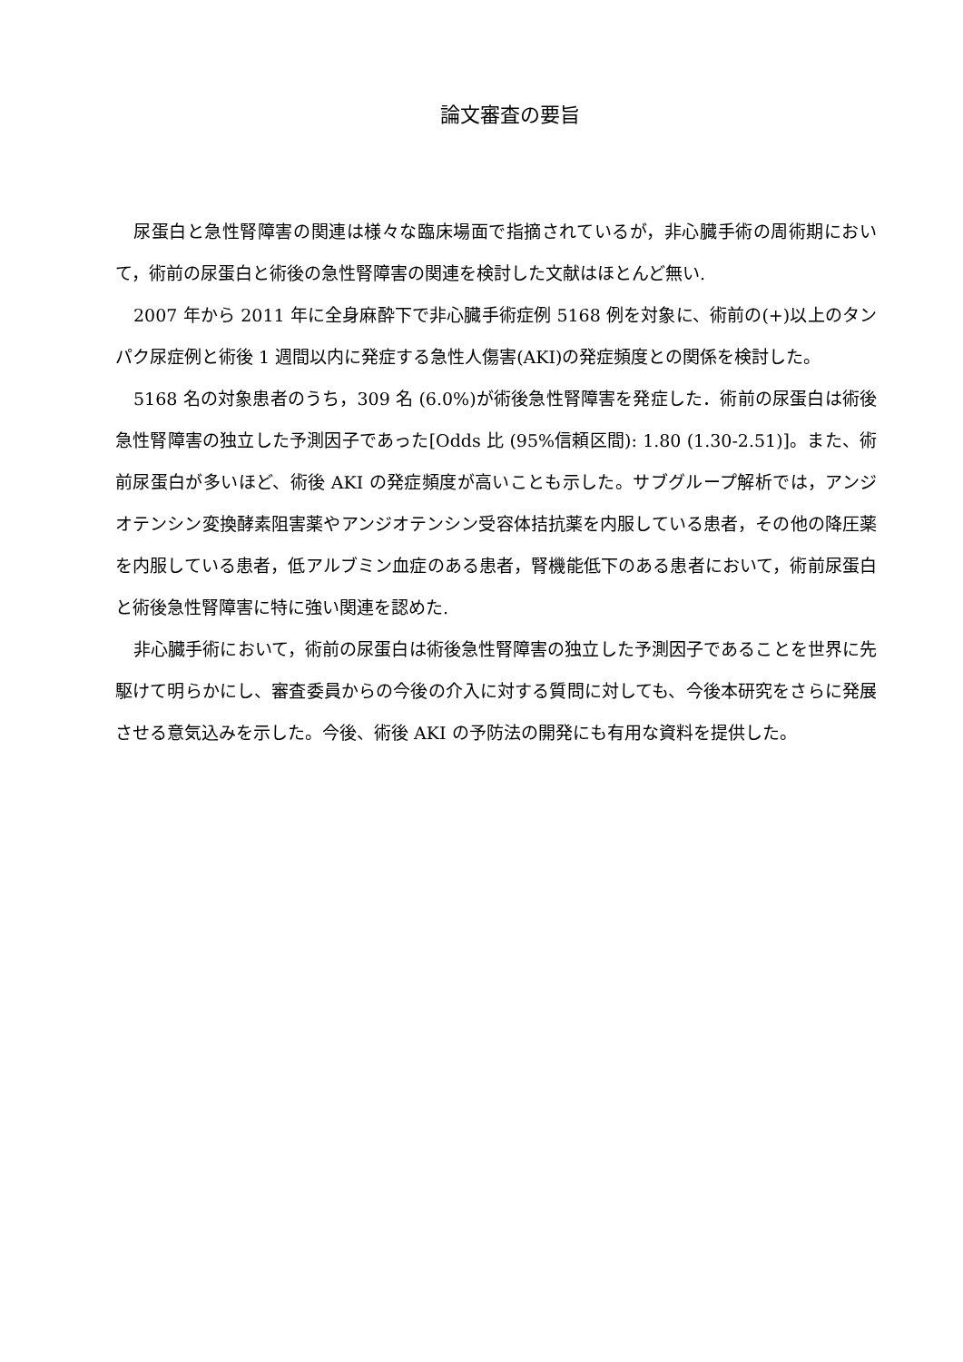論文審査の要旨
尿蛋白と急性腎障害の関連は様々な臨床場面で指摘されているが，非心臓手術の周術期において，術前の尿蛋白と術後の急性腎障害の関連を検討した文献はほとんど無い.
2007 年から 2011 年に全身麻酔下で非心臓手術症例 5168 例を対象に、術前の(+)以上のタンパク尿症例と術後 1 週間以内に発症する急性人傷害(AKI)の発症頻度との関係を検討した。
5168 名の対象患者のうち，309 名 (6.0%)が術後急性腎障害を発症した．術前の尿蛋白は術後急性腎障害の独立した予測因子であった[Odds 比 (95%信頼区間): 1.80 (1.30-2.51)]。また、術前尿蛋白が多いほど、術後 AKI の発症頻度が高いことも示した。サブグループ解析では，アンジオテンシン変換酵素阻害薬やアンジオテンシン受容体拮抗薬を内服している患者，その他の降圧薬を内服している患者，低アルブミン血症のある患者，腎機能低下のある患者において，術前尿蛋白と術後急性腎障害に特に強い関連を認めた.
非心臓手術において，術前の尿蛋白は術後急性腎障害の独立した予測因子であることを世界に先駆けて明らかにし、審査委員からの今後の介入に対する質問に対しても、今後本研究をさらに発展させる意気込みを示した。今後、術後 AKI の予防法の開発にも有用な資料を提供した。